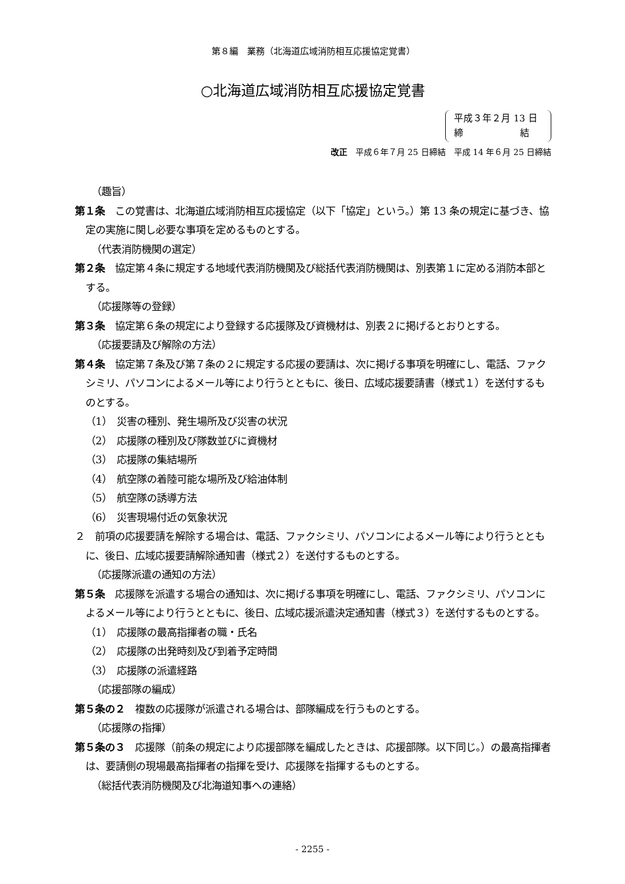第８編　業務（北海道広域消防相互応援協定覚書）
○北海道広域消防相互応援協定覚書
平成３年２月 13 日
締　　　　　　結
改正　平成６年７月 25 日締結　平成 14 年６月 25 日締結
（趣旨）
第１条　この覚書は、北海道広域消防相互応援協定（以下「協定」という。）第 13 条の規定に基づき、協定の実施に関し必要な事項を定めるものとする。
（代表消防機関の選定）
第２条　協定第４条に規定する地域代表消防機関及び総括代表消防機関は、別表第１に定める消防本部とする。
（応援隊等の登録）
第３条　協定第６条の規定により登録する応援隊及び資機材は、別表２に掲げるとおりとする。
（応援要請及び解除の方法）
第４条　協定第７条及び第７条の２に規定する応援の要請は、次に掲げる事項を明確にし、電話、ファクシミリ、パソコンによるメール等により行うとともに、後日、広域応援要請書（様式１）を送付するものとする。
（1）　災害の種別、発生場所及び災害の状況
（2）　応援隊の種別及び隊数並びに資機材
（3）　応援隊の集結場所
（4）　航空隊の着陸可能な場所及び給油体制
（5）　航空隊の誘導方法
（6）　災害現場付近の気象状況
２　前項の応援要請を解除する場合は、電話、ファクシミリ、パソコンによるメール等により行うとともに、後日、広域応援要請解除通知書（様式２）を送付するものとする。
（応援隊派遣の通知の方法）
第５条　応援隊を派遣する場合の通知は、次に掲げる事項を明確にし、電話、ファクシミリ、パソコンによるメール等により行うとともに、後日、広域応援派遣決定通知書（様式３）を送付するものとする。
（1）　応援隊の最高指揮者の職・氏名
（2）　応援隊の出発時刻及び到着予定時間
（3）　応援隊の派遣経路
（応援部隊の編成）
第５条の２　複数の応援隊が派遣される場合は、部隊編成を行うものとする。
（応援隊の指揮）
第５条の３　応援隊（前条の規定により応援部隊を編成したときは、応援部隊。以下同じ。）の最高指揮者は、要請側の現場最高指揮者の指揮を受け、応援隊を指揮するものとする。
（総括代表消防機関及び北海道知事への連絡）
- 2255 -